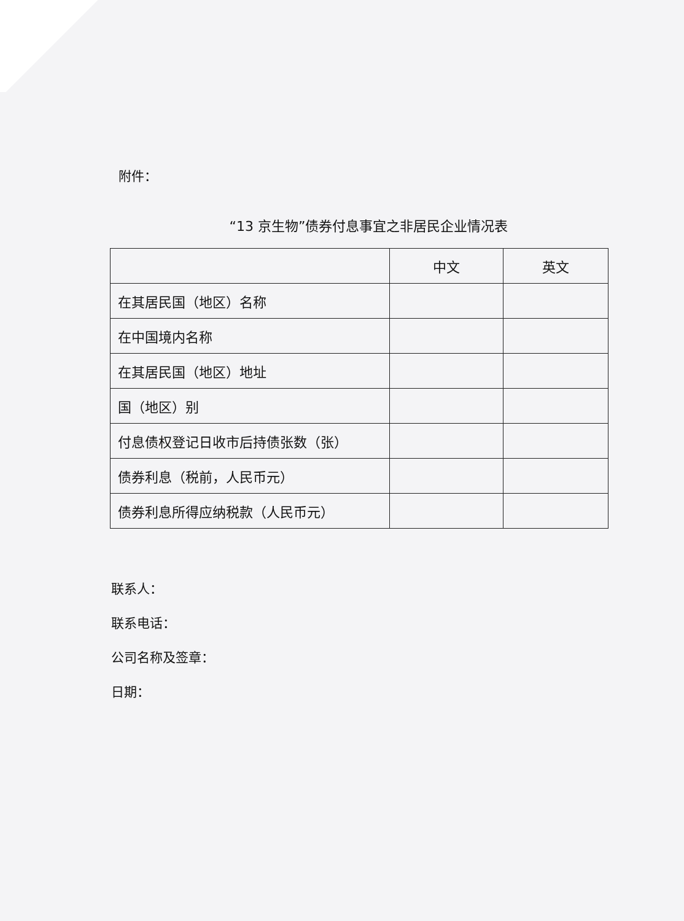附件：
“13 京生物”债券付息事宜之非居民企业情况表
| | 中文 | 英文 |
| 在其居民国（地区）名称 | | |
| 在中国境内名称 | | |
| 在其居民国（地区）地址 | | |
| 国（地区）别 | | |
| 付息债权登记日收市后持债张数（张） | | |
| 债券利息（税前，人民币元） | | |
| 债券利息所得应纳税款（人民币元） | | |
联系人：
联系电话：
公司名称及签章：
日期：